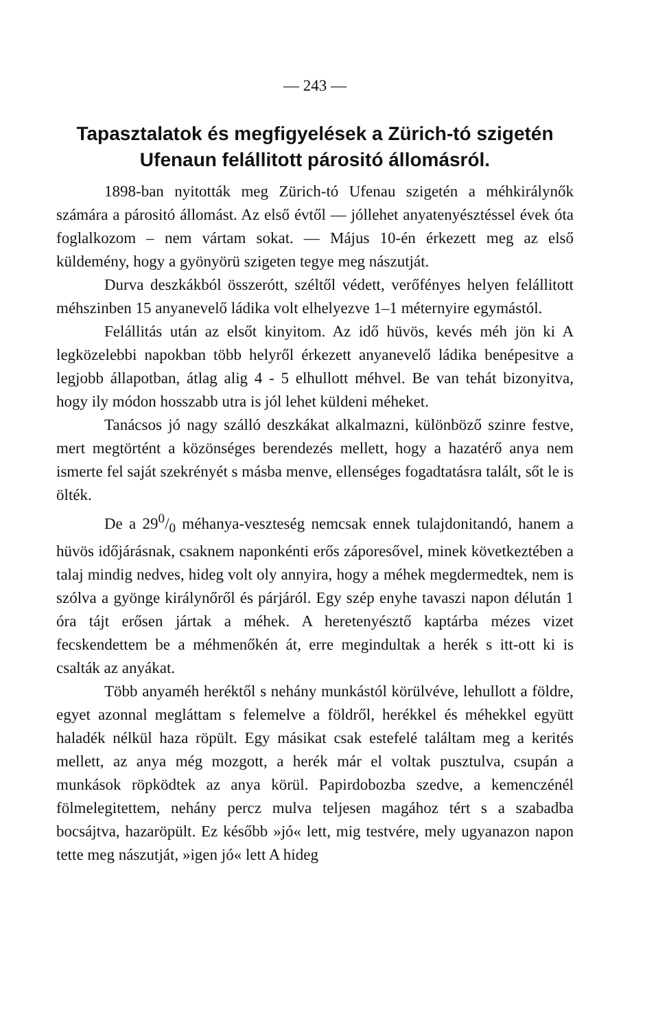— 243 —
Tapasztalatok és megfigyelések a Zürich-tó szigetén Ufenaun felállitott párositó állomásról.
1898-ban nyitották meg Zürich-tó Ufenau szigetén a méh­királynők számára a párositó állomást. Az első évtől — jóllehet anyatenyésztéssel évek óta foglalkozom – nem vártam sokat. — Május 10-én érkezett meg az első küldemény, hogy a gyönyörü szigeten tegye meg nászutját.
Durva deszkákból összerótt, széltől védett, verőfényes helyen felállitott méhszinben 15 anyanevelő ládika volt elhelyezve 1–1 méternyire egymástól.
Felállitás után az elsőt kinyitom. Az idő hüvös, kevés méh jön ki A legközelebbi napokban több helyről érkezett anyanevelő ládika benépesitve a legjobb állapotban, átlag alig 4 - 5 elhullott méhvel. Be van tehát bizonyitva, hogy ily módon hosszabb utra is jól lehet küldeni méheket.
Tanácsos jó nagy szálló deszkákat alkalmazni, különböző szinre festve, mert megtörtént a közönséges berendezés mellett, hogy a hazatérő anya nem ismerte fel saját szekrényét s másba menve, ellenséges fogadtatásra talált, sőt le is ölték.
De a 290/0 méhanya-veszteség nemcsak ennek tulajdonitandó, hanem a hüvös időjárásnak, csaknem naponkénti erős záporesővel, minek következtében a talaj mindig nedves, hideg volt oly annyira, hogy a méhek megdermedtek, nem is szólva a gyönge királynőről és párjáról. Egy szép enyhe tavaszi napon délután 1 óra tájt erősen jártak a méhek. A heretenyésztő kaptárba mézes vizet fecskendettem be a méhmenőkén át, erre megindultak a herék s itt-ott ki is csalták az anyákat.
Több anyaméh heréktől s nehány munkástól körülvéve, le­hullott a földre, egyet azonnal megláttam s felemelve a földről, herékkel és méhekkel együtt haladék nélkül haza röpült. Egy másikat csak estefelé találtam meg a kerités mellett, az anya még mozgott, a herék már el voltak pusztulva, csupán a munkások röpködtek az anya körül. Papirdobozba szedve, a kemenczénél fölmelegitettem, nehány percz mulva teljesen magához tért s a szabadba bocsájtva, hazaröpült. Ez később »jó« lett, mig testvére, mely ugyanazon napon tette meg nászutját, »igen jó« lett A hideg